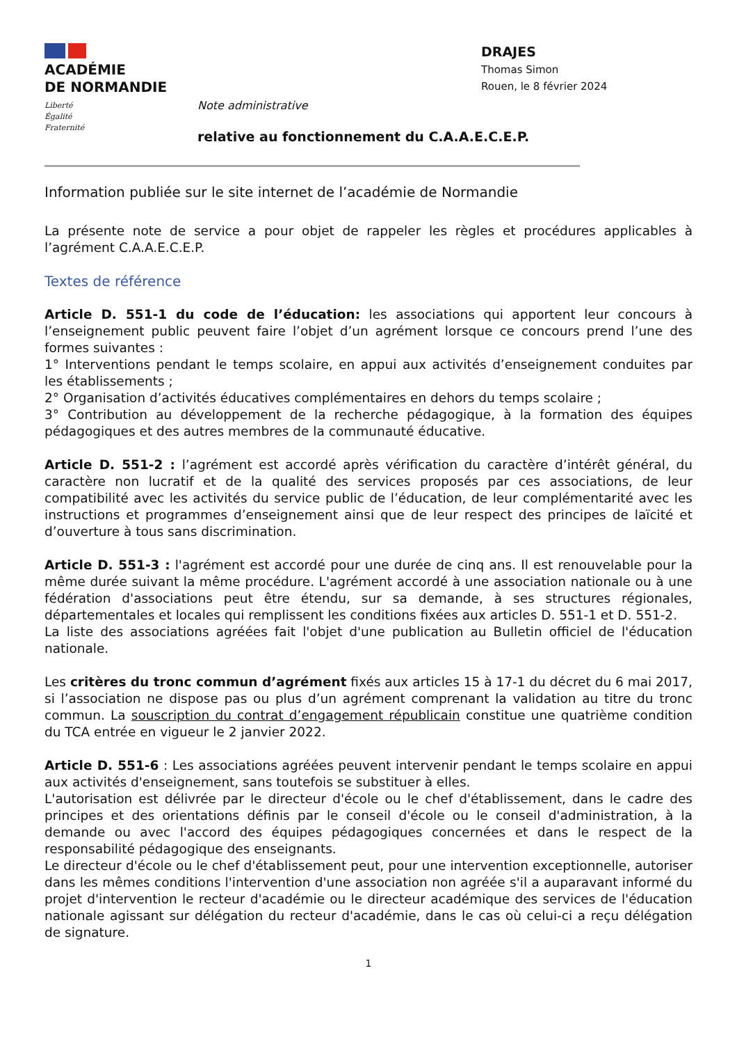ACADÉMIE
DE NORMANDIE
Liberté
Égalité
Fraternité
DRAJES
Thomas Simon
Rouen, le 8 février 2024
Note administrative
relative au fonctionnement du C.A.A.E.C.E.P.
Information publiée sur le site internet de l’académie de Normandie
La présente note de service a pour objet de rappeler les règles et procédures applicables à l’agrément C.A.A.E.C.E.P.
Textes de référence
Article D. 551-1 du code de l’éducation: les associations qui apportent leur concours à l’enseignement public peuvent faire l’objet d’un agrément lorsque ce concours prend l’une des formes suivantes :
1° Interventions pendant le temps scolaire, en appui aux activités d’enseignement conduites par les établissements ;
2° Organisation d’activités éducatives complémentaires en dehors du temps scolaire ;
3° Contribution au développement de la recherche pédagogique, à la formation des équipes pédagogiques et des autres membres de la communauté éducative.
Article D. 551-2 : l’agrément est accordé après vérification du caractère d’intérêt général, du caractère non lucratif et de la qualité des services proposés par ces associations, de leur compatibilité avec les activités du service public de l’éducation, de leur complémentarité avec les instructions et programmes d’enseignement ainsi que de leur respect des principes de laïcité et d’ouverture à tous sans discrimination.
Article D. 551-3 : l'agrément est accordé pour une durée de cinq ans. Il est renouvelable pour la même durée suivant la même procédure. L'agrément accordé à une association nationale ou à une fédération d'associations peut être étendu, sur sa demande, à ses structures régionales, départementales et locales qui remplissent les conditions fixées aux articles D. 551-1 et D. 551-2.
La liste des associations agréées fait l'objet d'une publication au Bulletin officiel de l'éducation nationale.
Les critères du tronc commun d’agrément fixés aux articles 15 à 17-1 du décret du 6 mai 2017, si l’association ne dispose pas ou plus d’un agrément comprenant la validation au titre du tronc commun. La souscription du contrat d’engagement républicain constitue une quatrième condition du TCA entrée en vigueur le 2 janvier 2022.
Article D. 551-6 : Les associations agréées peuvent intervenir pendant le temps scolaire en appui aux activités d'enseignement, sans toutefois se substituer à elles.
L'autorisation est délivrée par le directeur d'école ou le chef d'établissement, dans le cadre des principes et des orientations définis par le conseil d'école ou le conseil d'administration, à la demande ou avec l'accord des équipes pédagogiques concernées et dans le respect de la responsabilité pédagogique des enseignants.
Le directeur d'école ou le chef d'établissement peut, pour une intervention exceptionnelle, autoriser dans les mêmes conditions l'intervention d'une association non agréée s'il a auparavant informé du projet d'intervention le recteur d'académie ou le directeur académique des services de l'éducation nationale agissant sur délégation du recteur d'académie, dans le cas où celui-ci a reçu délégation de signature.
1